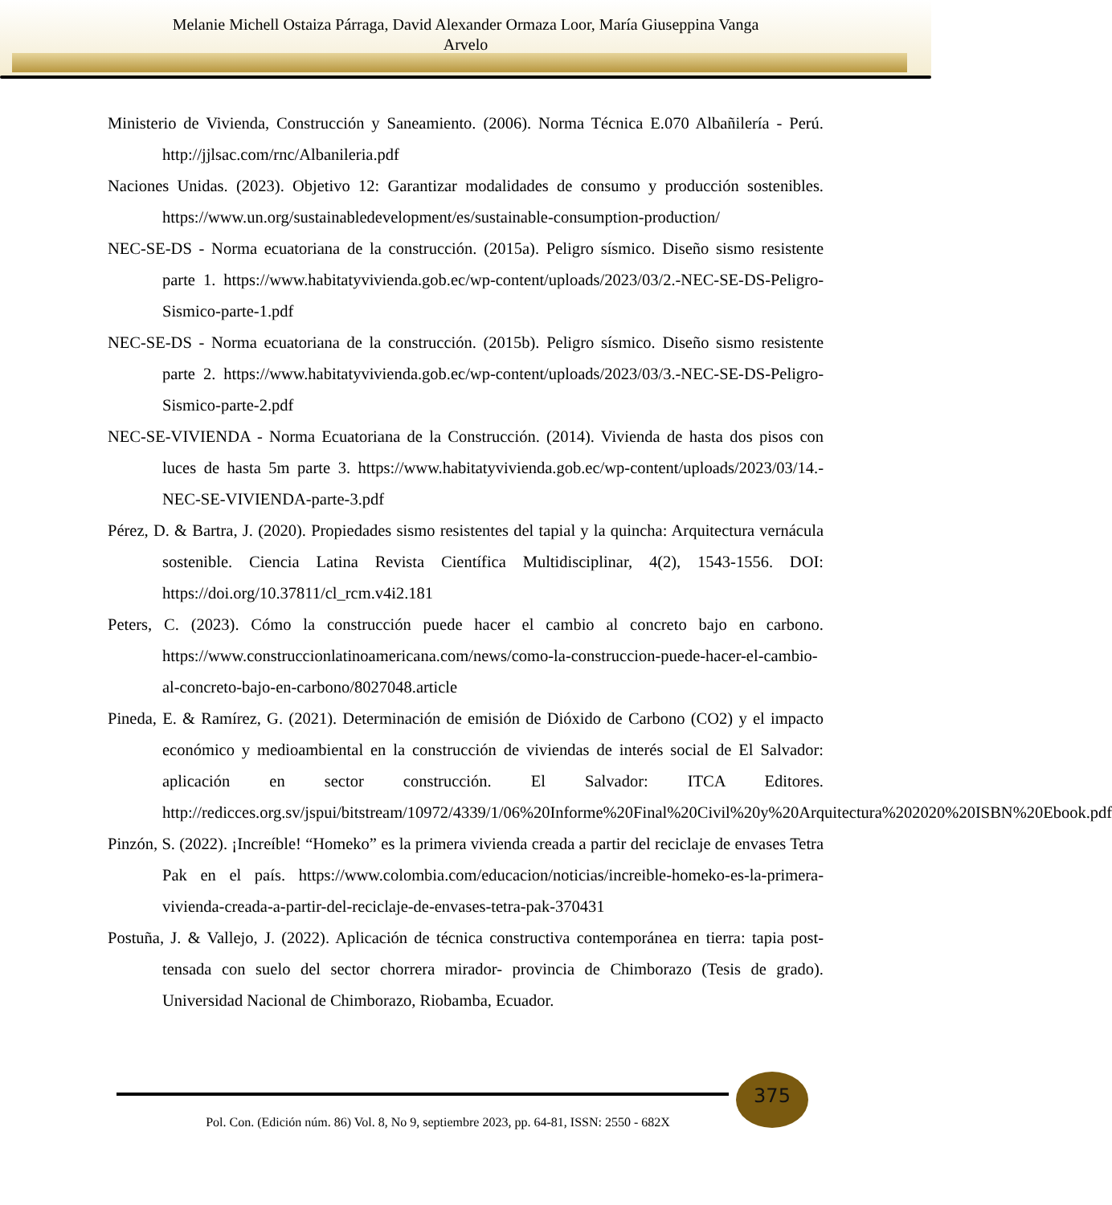Melanie Michell Ostaiza Párraga, David Alexander Ormaza Loor, María Giuseppina Vanga
Arvelo
Ministerio de Vivienda, Construcción y Saneamiento. (2006). Norma Técnica E.070 Albañilería - Perú. http://jjlsac.com/rnc/Albanileria.pdf
Naciones Unidas. (2023). Objetivo 12: Garantizar modalidades de consumo y producción sostenibles. https://www.un.org/sustainabledevelopment/es/sustainable-consumption-production/
NEC-SE-DS - Norma ecuatoriana de la construcción. (2015a). Peligro sísmico. Diseño sismo resistente parte 1. https://www.habitatyvivienda.gob.ec/wp-content/uploads/2023/03/2.-NEC-SE-DS-Peligro-Sismico-parte-1.pdf
NEC-SE-DS - Norma ecuatoriana de la construcción. (2015b). Peligro sísmico. Diseño sismo resistente parte 2. https://www.habitatyvivienda.gob.ec/wp-content/uploads/2023/03/3.-NEC-SE-DS-Peligro-Sismico-parte-2.pdf
NEC-SE-VIVIENDA - Norma Ecuatoriana de la Construcción. (2014). Vivienda de hasta dos pisos con luces de hasta 5m parte 3. https://www.habitatyvivienda.gob.ec/wp-content/uploads/2023/03/14.-NEC-SE-VIVIENDA-parte-3.pdf
Pérez, D. & Bartra, J. (2020). Propiedades sismo resistentes del tapial y la quincha: Arquitectura vernácula sostenible. Ciencia Latina Revista Científica Multidisciplinar, 4(2), 1543-1556. DOI: https://doi.org/10.37811/cl_rcm.v4i2.181
Peters, C. (2023). Cómo la construcción puede hacer el cambio al concreto bajo en carbono. https://www.construccionlatinoamericana.com/news/como-la-construccion-puede-hacer-el-cambio-al-concreto-bajo-en-carbono/8027048.article
Pineda, E. & Ramírez, G. (2021). Determinación de emisión de Dióxido de Carbono (CO2) y el impacto económico y medioambiental en la construcción de viviendas de interés social de El Salvador: aplicación en sector construcción. El Salvador: ITCA Editores. http://redicces.org.sv/jspui/bitstream/10972/4339/1/06%20Informe%20Final%20Civil%20y%20Arquitectura%202020%20ISBN%20Ebook.pdf
Pinzón, S. (2022). ¡Increíble! “Homeko” es la primera vivienda creada a partir del reciclaje de envases Tetra Pak en el país. https://www.colombia.com/educacion/noticias/increible-homeko-es-la-primera-vivienda-creada-a-partir-del-reciclaje-de-envases-tetra-pak-370431
Postuña, J. & Vallejo, J. (2022). Aplicación de técnica constructiva contemporánea en tierra: tapia post-tensada con suelo del sector chorrera mirador- provincia de Chimborazo (Tesis de grado). Universidad Nacional de Chimborazo, Riobamba, Ecuador.
375
Pol. Con. (Edición núm. 86) Vol. 8, No 9, septiembre 2023, pp. 64-81, ISSN: 2550 - 682X